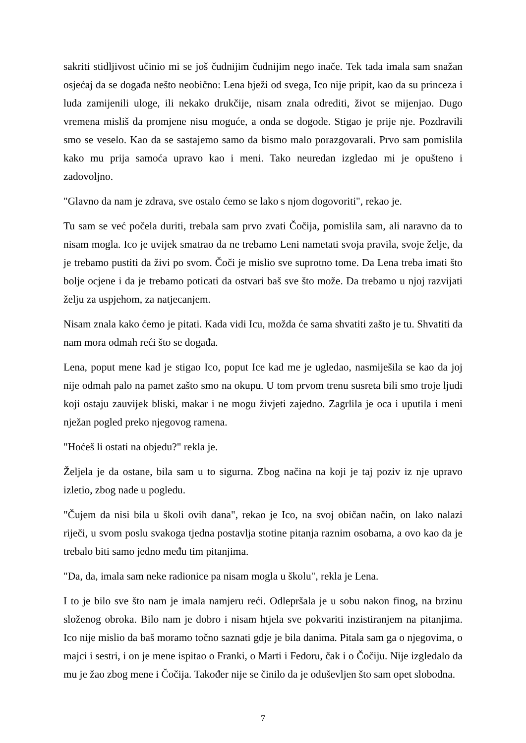sakriti stidljivost učinio mi se još čudnijim čudnijim nego inače. Tek tada imala sam snažan osjećaj da se događa nešto neobično: Lena bježi od svega, Ico nije pripit, kao da su princeza i luda zamijenili uloge, ili nekako drukčije, nisam znala odrediti, život se mijenjao. Dugo vremena misliš da promjene nisu moguće, a onda se dogode. Stigao je prije nje. Pozdravili smo se veselo. Kao da se sastajemo samo da bismo malo porazgovarali. Prvo sam pomislila kako mu prija samoća upravo kao i meni. Tako neuredan izgledao mi je opušteno i zadovoljno.
"Glavno da nam je zdrava, sve ostalo ćemo se lako s njom dogovoriti", rekao je.
Tu sam se već počela duriti, trebala sam prvo zvati Čočija, pomislila sam, ali naravno da to nisam mogla. Ico je uvijek smatrao da ne trebamo Leni nametati svoja pravila, svoje želje, da je trebamo pustiti da živi po svom. Čoči je mislio sve suprotno tome. Da Lena treba imati što bolje ocjene i da je trebamo poticati da ostvari baš sve što može. Da trebamo u njoj razvijati želju za uspjehom, za natjecanjem.
Nisam znala kako ćemo je pitati. Kada vidi Icu, možda će sama shvatiti zašto je tu. Shvatiti da nam mora odmah reći što se događa.
Lena, poput mene kad je stigao Ico, poput Ice kad me je ugledao, nasmiješila se kao da joj nije odmah palo na pamet zašto smo na okupu. U tom prvom trenu susreta bili smo troje ljudi koji ostaju zauvijek bliski, makar i ne mogu živjeti zajedno. Zagrlila je oca i uputila i meni nježan pogled preko njegovog ramena.
"Hoćeš li ostati na objedu?" rekla je.
Željela je da ostane, bila sam u to sigurna. Zbog načina na koji je taj poziv iz nje upravo izletio, zbog nade u pogledu.
"Čujem da nisi bila u školi ovih dana", rekao je Ico, na svoj običan način, on lako nalazi riječi, u svom poslu svakoga tjedna postavlja stotine pitanja raznim osobama, a ovo kao da je trebalo biti samo jedno među tim pitanjima.
"Da, da, imala sam neke radionice pa nisam mogla u školu", rekla je Lena.
I to je bilo sve što nam je imala namjeru reći. Odlepršala je u sobu nakon finog, na brzinu složenog obroka. Bilo nam je dobro i nisam htjela sve pokvariti inzistiranjem na pitanjima. Ico nije mislio da baš moramo točno saznati gdje je bila danima. Pitala sam ga o njegovima, o majci i sestri, i on je mene ispitao o Franki, o Marti i Fedoru, čak i o Čočiju. Nije izgledalo da mu je žao zbog mene i Čočija. Također nije se činilo da je oduševljen što sam opet slobodna.
7